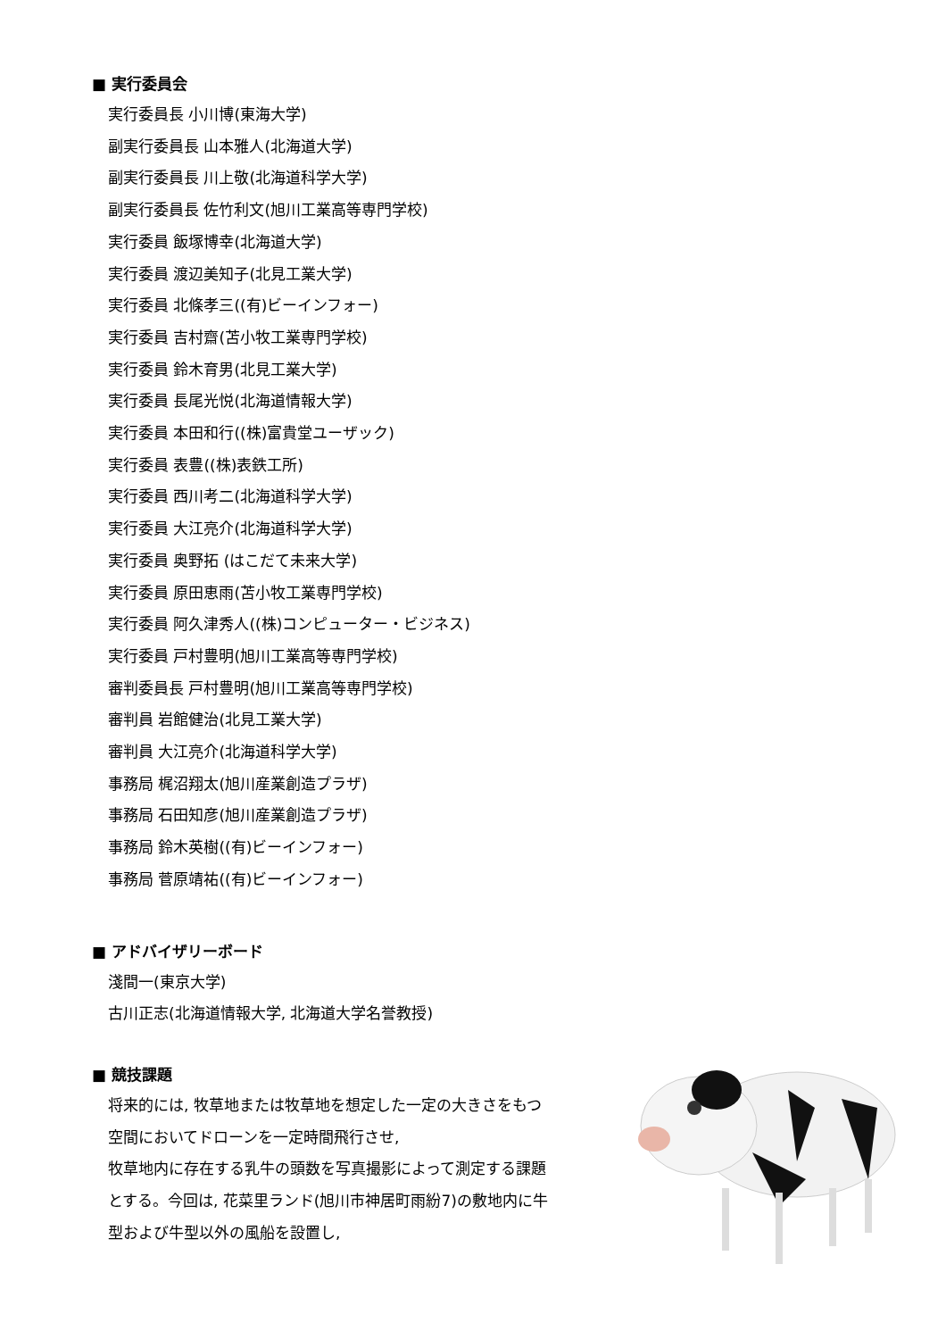■ 実行委員会
実行委員長 小川博(東海大学)
副実行委員長 山本雅人(北海道大学)
副実行委員長 川上敬(北海道科学大学)
副実行委員長 佐竹利文(旭川工業高等専門学校)
実行委員 飯塚博幸(北海道大学)
実行委員 渡辺美知子(北見工業大学)
実行委員 北條孝三((有)ビーインフォー)
実行委員 吉村齋(苫小牧工業専門学校)
実行委員 鈴木育男(北見工業大学)
実行委員 長尾光悦(北海道情報大学)
実行委員 本田和行((株)富貴堂ユーザック)
実行委員 表豊((株)表鉄工所)
実行委員 西川考二(北海道科学大学)
実行委員 大江亮介(北海道科学大学)
実行委員 奥野拓 (はこだて未来大学)
実行委員 原田恵雨(苫小牧工業専門学校)
実行委員 阿久津秀人((株)コンピューター・ビジネス)
実行委員 戸村豊明(旭川工業高等専門学校)
審判委員長 戸村豊明(旭川工業高等専門学校)
審判員 岩館健治(北見工業大学)
審判員 大江亮介(北海道科学大学)
事務局 梶沼翔太(旭川産業創造プラザ)
事務局 石田知彦(旭川産業創造プラザ)
事務局 鈴木英樹((有)ビーインフォー)
事務局 菅原靖祐((有)ビーインフォー)
■ アドバイザリーボード
淺間一(東京大学)
古川正志(北海道情報大学, 北海道大学名誉教授)
■ 競技課題
将来的には, 牧草地または牧草地を想定した一定の大きさをもつ空間においてドローンを一定時間飛行させ,
牧草地内に存在する乳牛の頭数を写真撮影によって測定する課題とする。今回は, 花菜里ランド(旭川市神居町雨紛7)の敷地内に牛型および牛型以外の風船を設置し,